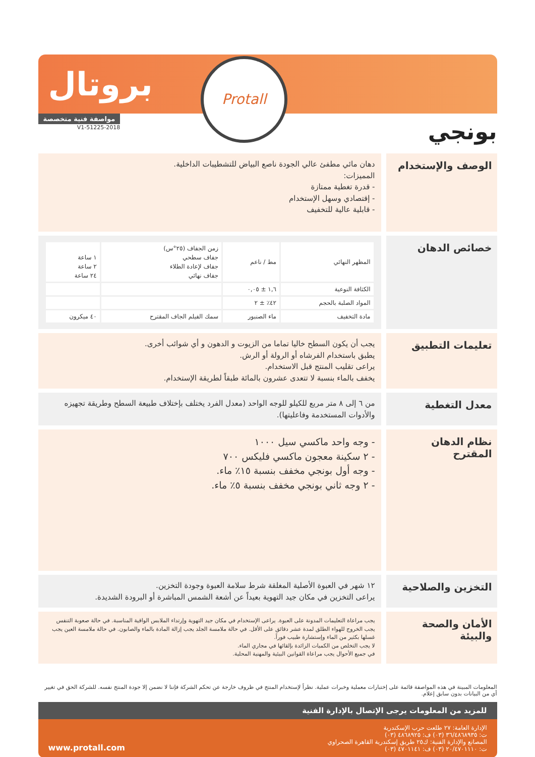بروتال
Protall
بونجي
مواصفة فنية متخصصة
51225-2018-V1
الوصف والإستخدام
دهان مائي مطفئ عالي الجودة ناصع البياض للتشطيبات الداخلية.
المميزات:
- قدرة تغطية ممتازة
- إقتصادي وسهل الإستخدام
- قابلية عالية للتخفيف
خصائص الدهان
| المظهر النهائي | مط / ناعم | زمن الجفاف (٢٥°س) جفاف سطحي جفاف لإعادة الطلاء جفاف نهائي | ١ ساعة ٢ ساعة ٢٤ ساعة |
| الكثافة النوعية | ١,٦ ± ٠,٠٥ | | |
| المواد الصلبة بالحجم | ٤٢٪ ± ٢ | | |
| مادة التخفيف | ماء الصنبور | سمك الفيلم الجاف المقترح | ٤٠ ميكرون |
تعليمات التطبيق
يجب أن يكون السطح خاليا تماما من الزيوت و الدهون و أي شوائب أخرى.
يطبق باستخدام الفرشاه أو الرولة أو الرش.
يراعى تقليب المنتج قبل الاستخدام.
يخفف بالماء بنسبة لا تتعدى عشرون بالمائة طبقاً لطريقة الإستخدام.
معدل التغطية
من ٦ إلى ٨ متر مربع للكيلو للوجه الواحد (معدل الفرد يختلف بإختلاف طبيعة السطح وطريقة تجهيزه والأدوات المستخدمة وفاعليتها).
نظام الدهان المقترح
- وجه واحد ماكسي سيل ١٠٠٠
- ٢ سكينة معجون ماكسي فليكس ٧٠٠
- وجه أول بونجي مخفف بنسبة ١٥٪ ماء.
- ٢ وجه ثاني بونجي مخفف بنسبة ٥٪ ماء.
التخزين والصلاحية
١٢ شهر في العبوة الأصلية المغلقة شرط سلامة العبوة وجودة التخزين.
يراعى التخزين في مكان جيد التهوية بعيداً عن أشعة الشمس المباشرة أو البرودة الشديدة.
الأمان والصحة والبيئة
يجب مراعاة التعليمات المدونة على العبوة. يراعى الإستخدام في مكان جيد التهوية وإرتداء الملابس الواقية المناسبة. في حالة صعوبة التنفس يجب الخروج للهواء الطلق لمدة عشر دقائق على الأقل. في حالة ملامسة الجلد يجب إزالة المادة بالماء والصابون. في حالة ملامسة العين يجب غسلها بكثير من الماء وإستشارة طبيب فوراً.
لا يجب التخلص من الكميات الزائدة بإلقائها في مجاري الماء.
في جميع الأحوال يجب مراعاة القوانين البيئية والمهنية المحلية.
المعلومات المبينة في هذه المواصفة قائمة على إختبارات معملية وخبرات عملية. نظراً لإستخدام المنتج في ظروف خارجة عن تحكم الشركة فإننا لا نضمن إلا جودة المنتج نفسه. للشركة الحق في تغيير أي من البيانات بدون سابق إعلام.
للمزيد من المعلومات يرجى الإتصال بالإدارة الفنية
الإدارة العامة: ٢٧ طلعت حرب الإسكندرية
ت: ٣٦/٤٨٦٨٩٣٥ (٠٣) ف: ٤٨٦٨٩٢٥ (٠٣)
المصانع والإدارة الفنية: ك٢٥ طريق إسكندرية القاهرة الصحراوي
ت: ٢٠/٤٧٠١١١٠ (٠٣) ف: ٤٧٠١١٤١ (٠٣)
www.protall.com